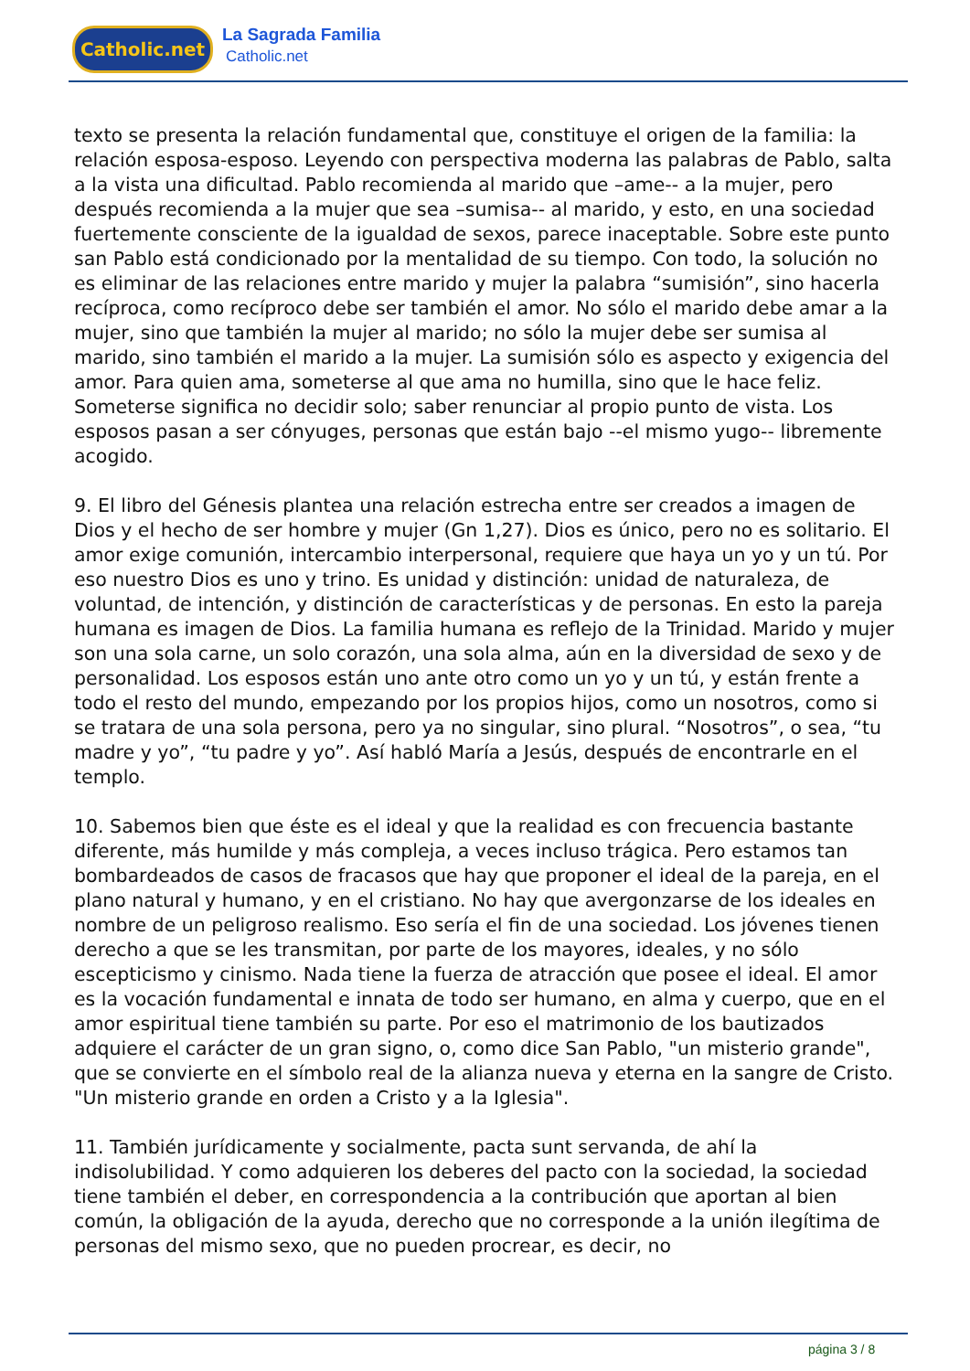Catholic.net La Sagrada Familia
Catholic.net
texto se presenta la relación fundamental que, constituye el origen de la familia: la relación esposa-esposo. Leyendo con perspectiva moderna las palabras de Pablo, salta a la vista una dificultad. Pablo recomienda al marido que –ame-- a la mujer, pero después recomienda a la mujer que sea –sumisa-- al marido, y esto, en una sociedad fuertemente consciente de la igualdad de sexos, parece inaceptable. Sobre este punto san Pablo está condicionado por la mentalidad de su tiempo. Con todo, la solución no es eliminar de las relaciones entre marido y mujer la palabra “sumisión”, sino hacerla recíproca, como recíproco debe ser también el amor. No sólo el marido debe amar a la mujer, sino que también la mujer al marido; no sólo la mujer debe ser sumisa al marido, sino también el marido a la mujer. La sumisión sólo es aspecto y exigencia del amor. Para quien ama, someterse al que ama no humilla, sino que le hace feliz. Someterse significa no decidir solo; saber renunciar al propio punto de vista. Los esposos pasan a ser cónyuges, personas que están bajo --el mismo yugo-- libremente acogido.
9. El libro del Génesis plantea una relación estrecha entre ser creados a imagen de Dios y el hecho de ser hombre y mujer (Gn 1,27). Dios es único, pero no es solitario. El amor exige comunión, intercambio interpersonal, requiere que haya un yo y un tú. Por eso nuestro Dios es uno y trino. Es unidad y distinción: unidad de naturaleza, de voluntad, de intención, y distinción de características y de personas. En esto la pareja humana es imagen de Dios. La familia humana es reflejo de la Trinidad. Marido y mujer son una sola carne, un solo corazón, una sola alma, aún en la diversidad de sexo y de personalidad. Los esposos están uno ante otro como un yo y un tú, y están frente a todo el resto del mundo, empezando por los propios hijos, como un nosotros, como si se tratara de una sola persona, pero ya no singular, sino plural. “Nosotros”, o sea, “tu madre y yo”, “tu padre y yo”. Así habló María a Jesús, después de encontrarle en el templo.
10. Sabemos bien que éste es el ideal y que la realidad es con frecuencia bastante diferente, más humilde y más compleja, a veces incluso trágica. Pero estamos tan bombardeados de casos de fracasos que hay que proponer el ideal de la pareja, en el plano natural y humano, y en el cristiano. No hay que avergonzarse de los ideales en nombre de un peligroso realismo. Eso sería el fin de una sociedad. Los jóvenes tienen derecho a que se les transmitan, por parte de los mayores, ideales, y no sólo escepticismo y cinismo. Nada tiene la fuerza de atracción que posee el ideal. El amor es la vocación fundamental e innata de todo ser humano, en alma y cuerpo, que en el amor espiritual tiene también su parte. Por eso el matrimonio de los bautizados adquiere el carácter de un gran signo, o, como dice San Pablo, "un misterio grande", que se convierte en el símbolo real de la alianza nueva y eterna en la sangre de Cristo. "Un misterio grande en orden a Cristo y a la Iglesia".
11. También jurídicamente y socialmente, pacta sunt servanda, de ahí la indisolubilidad. Y como adquieren los deberes del pacto con la sociedad, la sociedad tiene también el deber, en correspondencia a la contribución que aportan al bien común, la obligación de la ayuda, derecho que no corresponde a la unión ilegítima de personas del mismo sexo, que no pueden procrear, es decir, no
página 3 / 8